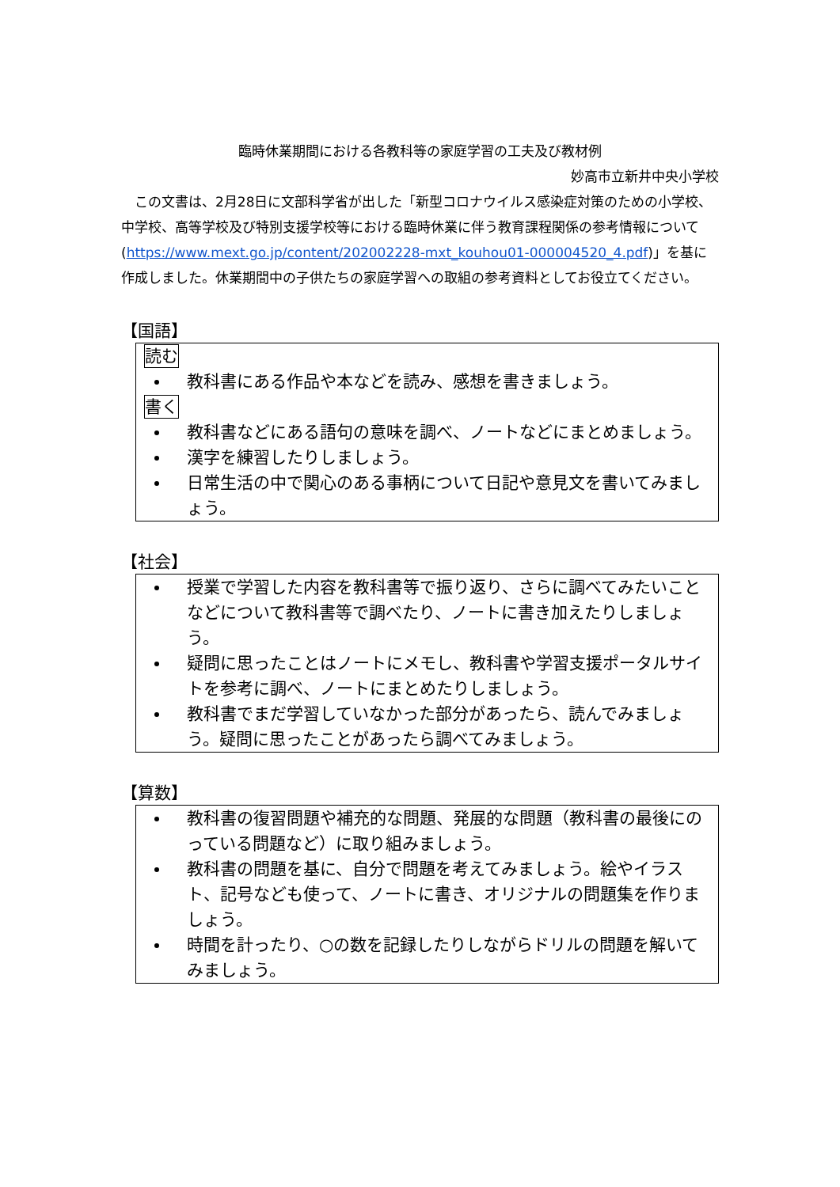臨時休業期間における各教科等の家庭学習の工夫及び教材例
妙高市立新井中央小学校
この文書は、2月28日に文部科学省が出した「新型コロナウイルス感染症対策のための小学校、中学校、高等学校及び特別支援学校等における臨時休業に伴う教育課程関係の参考情報について(https://www.mext.go.jp/content/202002228-mxt_kouhou01-000004520_4.pdf)」を基に作成しました。休業期間中の子供たちの家庭学習への取組の参考資料としてお役立てください。
【国語】
読む
教科書にある作品や本などを読み、感想を書きましょう。
書く
教科書などにある語句の意味を調べ、ノートなどにまとめましょう。
漢字を練習したりしましょう。
日常生活の中で関心のある事柄について日記や意見文を書いてみましょう。
【社会】
授業で学習した内容を教科書等で振り返り、さらに調べてみたいことなどについて教科書等で調べたり、ノートに書き加えたりしましょう。
疑問に思ったことはノートにメモし、教科書や学習支援ポータルサイトを参考に調べ、ノートにまとめたりしましょう。
教科書でまだ学習していなかった部分があったら、読んでみましょう。疑問に思ったことがあったら調べてみましょう。
【算数】
教科書の復習問題や補充的な問題、発展的な問題（教科書の最後にのっている問題など）に取り組みましょう。
教科書の問題を基に、自分で問題を考えてみましょう。絵やイラスト、記号なども使って、ノートに書き、オリジナルの問題集を作りましょう。
時間を計ったり、○の数を記録したりしながらドリルの問題を解いてみましょう。